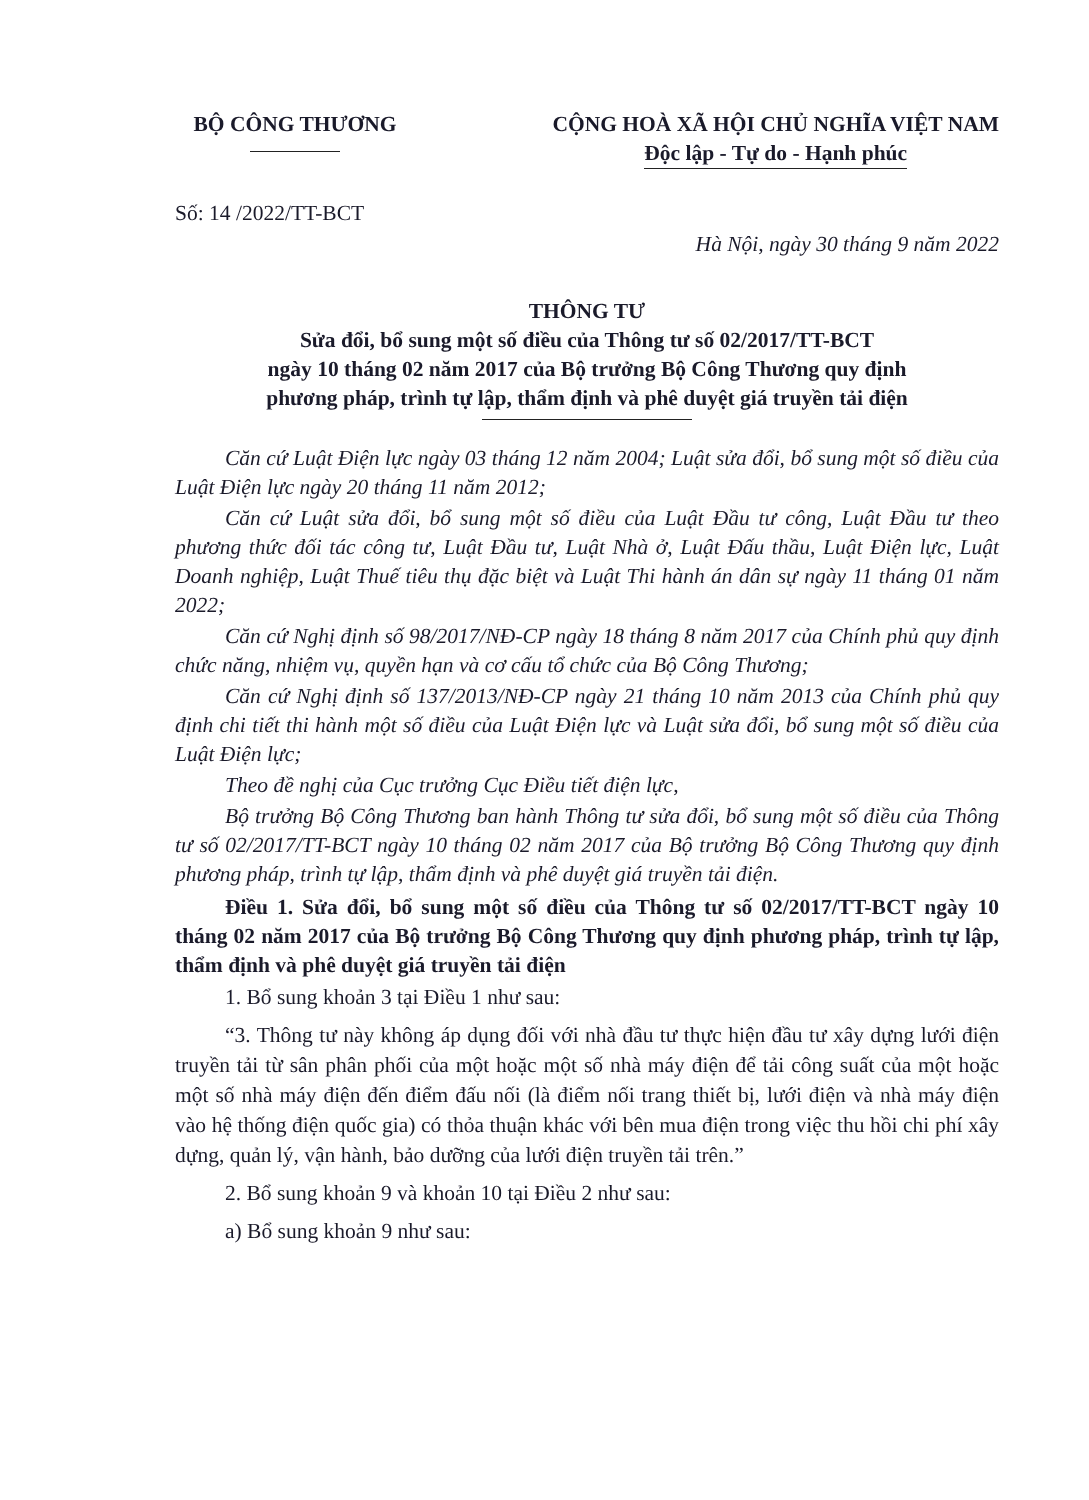BỘ CÔNG THƯƠNG CỘNG HOÀ XÃ HỘI CHỦ NGHĨA VIỆT NAM
Độc lập - Tự do - Hạnh phúc
Số: 14 /2022/TT-BCT
Hà Nội, ngày 30 tháng 9 năm 2022
THÔNG TƯ
Sửa đổi, bổ sung một số điều của Thông tư số 02/2017/TT-BCT
ngày 10 tháng 02 năm 2017 của Bộ trưởng Bộ Công Thương quy định
phương pháp, trình tự lập, thẩm định và phê duyệt giá truyền tải điện
Căn cứ Luật Điện lực ngày 03 tháng 12 năm 2004; Luật sửa đổi, bổ sung một số điều của Luật Điện lực ngày 20 tháng 11 năm 2012;
Căn cứ Luật sửa đổi, bổ sung một số điều của Luật Đầu tư công, Luật Đầu tư theo phương thức đối tác công tư, Luật Đầu tư, Luật Nhà ở, Luật Đấu thầu, Luật Điện lực, Luật Doanh nghiệp, Luật Thuế tiêu thụ đặc biệt và Luật Thi hành án dân sự ngày 11 tháng 01 năm 2022;
Căn cứ Nghị định số 98/2017/NĐ-CP ngày 18 tháng 8 năm 2017 của Chính phủ quy định chức năng, nhiệm vụ, quyền hạn và cơ cấu tổ chức của Bộ Công Thương;
Căn cứ Nghị định số 137/2013/NĐ-CP ngày 21 tháng 10 năm 2013 của Chính phủ quy định chi tiết thi hành một số điều của Luật Điện lực và Luật sửa đổi, bổ sung một số điều của Luật Điện lực;
Theo đề nghị của Cục trưởng Cục Điều tiết điện lực,
Bộ trưởng Bộ Công Thương ban hành Thông tư sửa đổi, bổ sung một số điều của Thông tư số 02/2017/TT-BCT ngày 10 tháng 02 năm 2017 của Bộ trưởng Bộ Công Thương quy định phương pháp, trình tự lập, thẩm định và phê duyệt giá truyền tải điện.
Điều 1. Sửa đổi, bổ sung một số điều của Thông tư số 02/2017/TT-BCT ngày 10 tháng 02 năm 2017 của Bộ trưởng Bộ Công Thương quy định phương pháp, trình tự lập, thẩm định và phê duyệt giá truyền tải điện
1. Bổ sung khoản 3 tại Điều 1 như sau:
“3. Thông tư này không áp dụng đối với nhà đầu tư thực hiện đầu tư xây dựng lưới điện truyền tải từ sân phân phối của một hoặc một số nhà máy điện để tải công suất của một hoặc một số nhà máy điện đến điểm đấu nối (là điểm nối trang thiết bị, lưới điện và nhà máy điện vào hệ thống điện quốc gia) có thỏa thuận khác với bên mua điện trong việc thu hồi chi phí xây dựng, quản lý, vận hành, bảo dưỡng của lưới điện truyền tải trên.”
2. Bổ sung khoản 9 và khoản 10 tại Điều 2 như sau:
a) Bổ sung khoản 9 như sau: